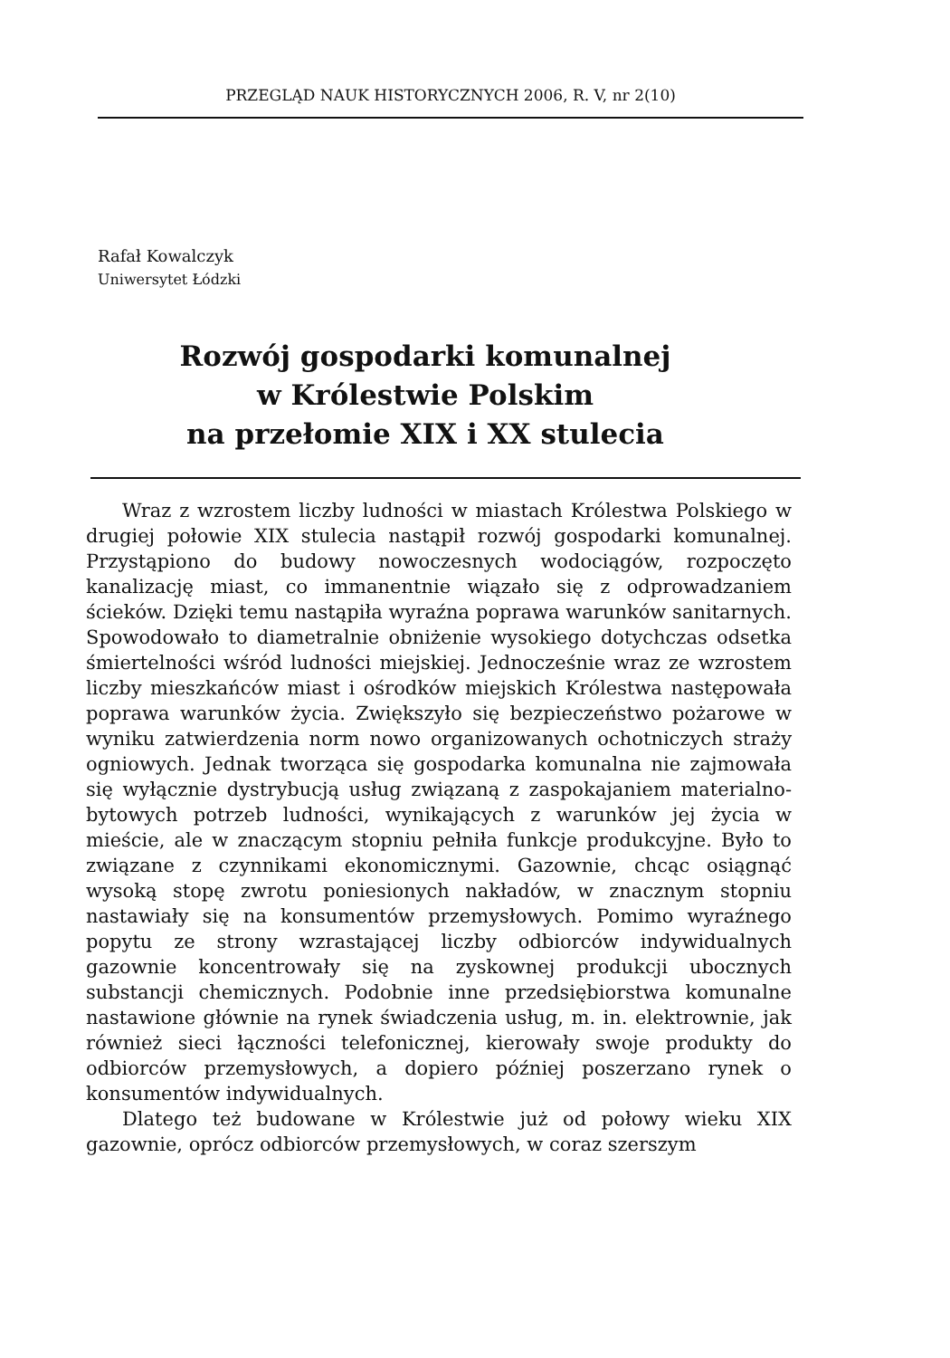PRZEGLĄD NAUK HISTORYCZNYCH 2006, R. V, nr 2(10)
Rafał Kowalczyk
Uniwersytet Łódzki
Rozwój gospodarki komunalnej
w Królestwie Polskim
na przełomie XIX i XX stulecia
Wraz z wzrostem liczby ludności w miastach Królestwa Polskiego w drugiej połowie XIX stulecia nastąpił rozwój gospodarki komunalnej. Przystąpiono do budowy nowoczesnych wodociągów, rozpoczęto kanalizację miast, co immanentnie wiązało się z odprowadzaniem ścieków. Dzięki temu nastąpiła wyraźna poprawa warunków sanitarnych. Spowodowało to diametralnie obniżenie wysokiego dotychczas odsetka śmiertelności wśród ludności miejskiej. Jednocześnie wraz ze wzrostem liczby mieszkańców miast i ośrodków miejskich Królestwa następowała poprawa warunków życia. Zwiększyło się bezpieczeństwo pożarowe w wyniku zatwierdzenia norm nowo organizowanych ochotniczych straży ogniowych. Jednak tworząca się gospodarka komunalna nie zajmowała się wyłącznie dystrybucją usług związaną z zaspokajaniem materialno-bytowych potrzeb ludności, wynikających z warunków jej życia w mieście, ale w znaczącym stopniu pełniła funkcje produkcyjne. Było to związane z czynnikami ekonomicznymi. Gazownie, chcąc osiągnąć wysoką stopę zwrotu poniesionych nakładów, w znacznym stopniu nastawiały się na konsumentów przemysłowych. Pomimo wyraźnego popytu ze strony wzrastającej liczby odbiorców indywidualnych gazownie koncentrowały się na zyskownej produkcji ubocznych substancji chemicznych. Podobnie inne przedsiębiorstwa komunalne nastawione głównie na rynek świadczenia usług, m. in. elektrownie, jak również sieci łączności telefonicznej, kierowały swoje produkty do odbiorców przemysłowych, a dopiero później poszerzano rynek o konsumentów indywidualnych.
Dlatego też budowane w Królestwie już od połowy wieku XIX gazownie, oprócz odbiorców przemysłowych, w coraz szerszym